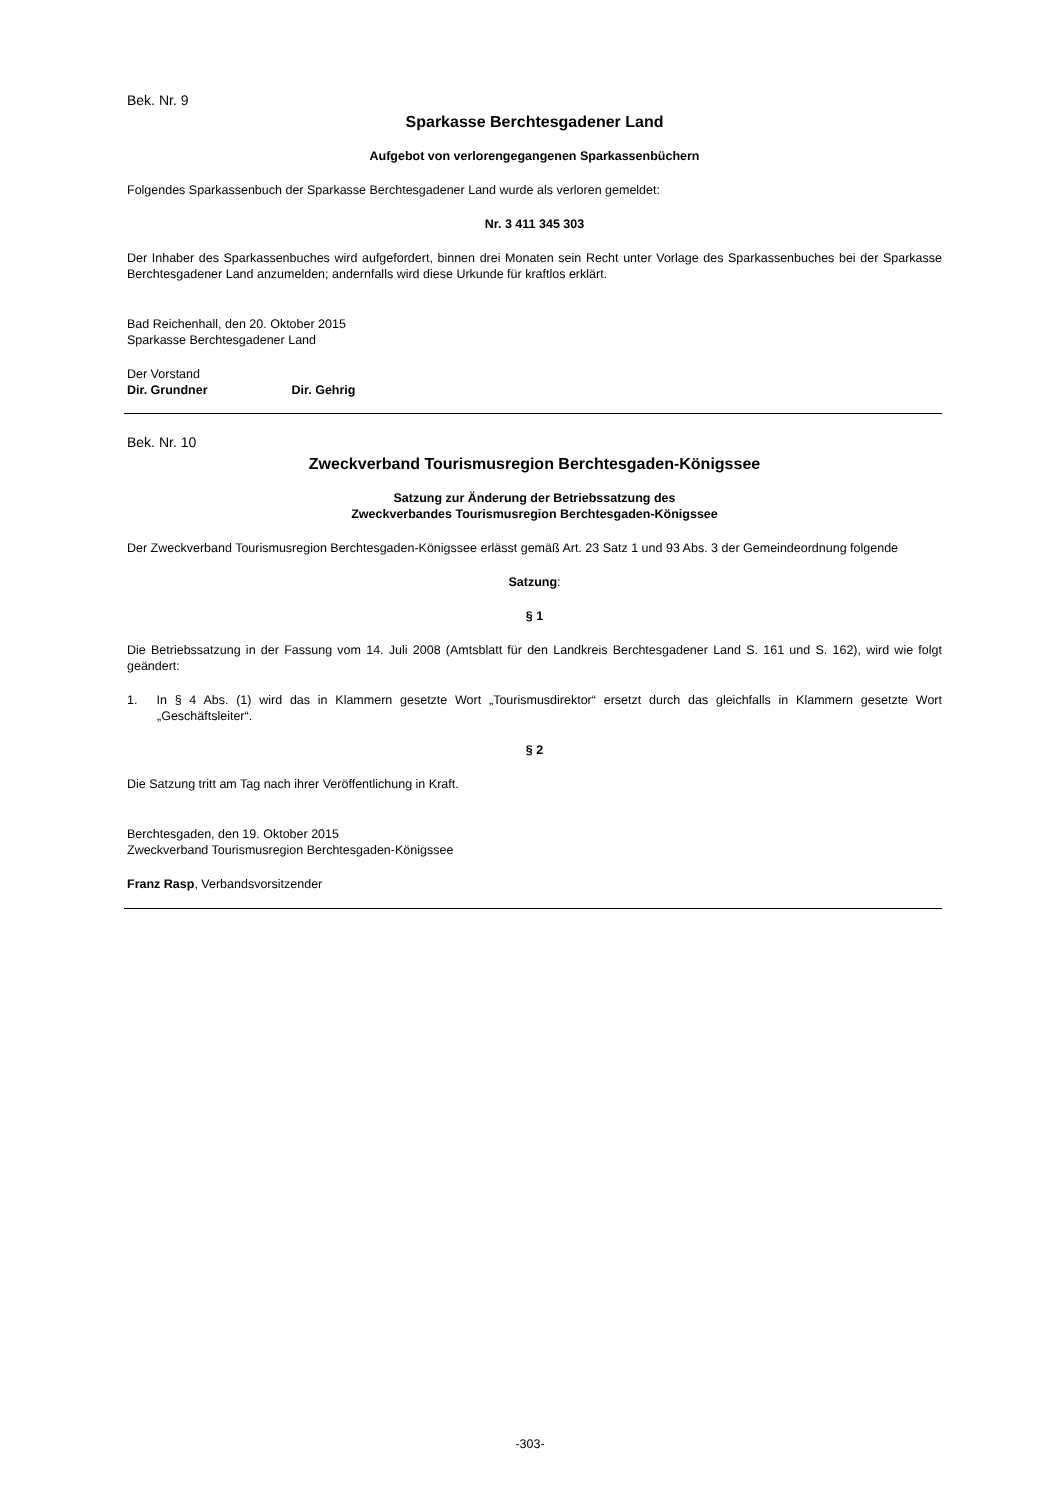Bek. Nr. 9
Sparkasse Berchtesgadener Land
Aufgebot von verlorengegangenen Sparkassenbüchern
Folgendes Sparkassenbuch der Sparkasse Berchtesgadener Land wurde als verloren gemeldet:
Nr. 3 411 345 303
Der Inhaber des Sparkassenbuches wird aufgefordert, binnen drei Monaten sein Recht unter Vorlage des Sparkassenbuches bei der Sparkasse Berchtesgadener Land anzumelden; andernfalls wird diese Urkunde für kraftlos erklärt.
Bad Reichenhall, den 20. Oktober 2015
Sparkasse Berchtesgadener Land
Der Vorstand
Dir. Grundner Dir. Gehrig
Bek. Nr. 10
Zweckverband Tourismusregion Berchtesgaden-Königssee
Satzung zur Änderung der Betriebssatzung des
Zweckverbandes Tourismusregion Berchtesgaden-Königssee
Der Zweckverband Tourismusregion Berchtesgaden-Königssee erlässt gemäß Art. 23 Satz 1 und 93 Abs. 3 der Gemeindeordnung folgende
Satzung:
§ 1
Die Betriebssatzung in der Fassung vom 14. Juli 2008 (Amtsblatt für den Landkreis Berchtesgadener Land S. 161 und S. 162), wird wie folgt geändert:
1. In § 4 Abs. (1) wird das in Klammern gesetzte Wort „Tourismusdirektor“ ersetzt durch das gleichfalls in Klammern gesetzte Wort „Geschäftsleiter“.
§ 2
Die Satzung tritt am Tag nach ihrer Veröffentlichung in Kraft.
Berchtesgaden, den 19. Oktober 2015
Zweckverband Tourismusregion Berchtesgaden-Königssee
Franz Rasp, Verbandsvorsitzender
-303-